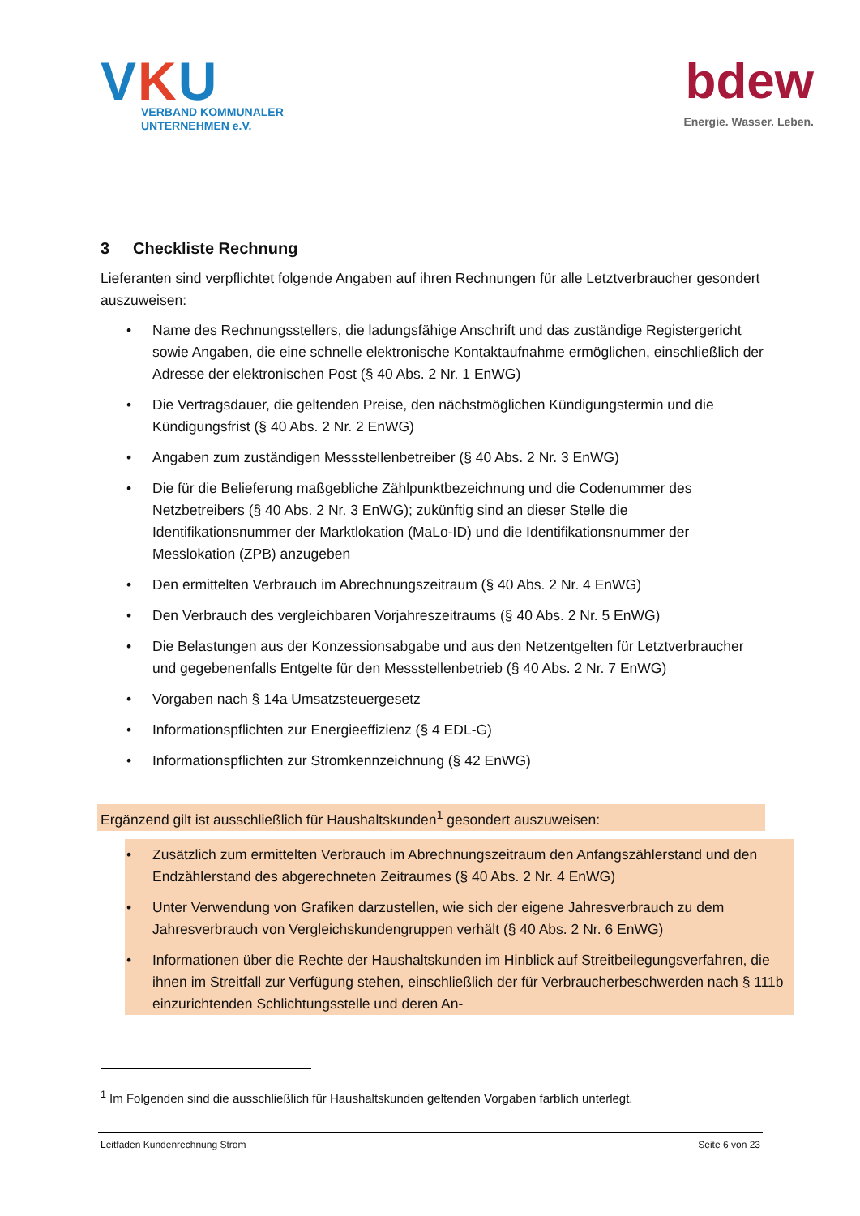VKU
VERBAND KOMMUNALER
UNTERNEHMEN e.V.
bdew
Energie. Wasser. Leben.
3 Checkliste Rechnung
Lieferanten sind verpflichtet folgende Angaben auf ihren Rechnungen für alle Letztverbraucher gesondert auszuweisen:
• Name des Rechnungsstellers, die ladungsfähige Anschrift und das zuständige Registergericht sowie Angaben, die eine schnelle elektronische Kontaktaufnahme ermöglichen, einschließlich der Adresse der elektronischen Post (§ 40 Abs. 2 Nr. 1 EnWG)
• Die Vertragsdauer, die geltenden Preise, den nächstmöglichen Kündigungstermin und die Kündigungsfrist (§ 40 Abs. 2 Nr. 2 EnWG)
• Angaben zum zuständigen Messstellenbetreiber (§ 40 Abs. 2 Nr. 3 EnWG)
• Die für die Belieferung maßgebliche Zählpunktbezeichnung und die Codenummer des Netzbetreibers (§ 40 Abs. 2 Nr. 3 EnWG); zukünftig sind an dieser Stelle die Identifikationsnummer der Marktlokation (MaLo-ID) und die Identifikationsnummer der Messlokation (ZPB) anzugeben
• Den ermittelten Verbrauch im Abrechnungszeitraum (§ 40 Abs. 2 Nr. 4 EnWG)
• Den Verbrauch des vergleichbaren Vorjahreszeitraums (§ 40 Abs. 2 Nr. 5 EnWG)
• Die Belastungen aus der Konzessionsabgabe und aus den Netzentgelten für Letztverbraucher und gegebenenfalls Entgelte für den Messstellenbetrieb (§ 40 Abs. 2 Nr. 7 EnWG)
• Vorgaben nach § 14a Umsatzsteuergesetz
• Informationspflichten zur Energieeffizienz (§ 4 EDL-G)
• Informationspflichten zur Stromkennzeichnung (§ 42 EnWG)
Ergänzend gilt ist ausschließlich für Haushaltskunden<sup>1</sup> gesondert auszuweisen:
• Zusätzlich zum ermittelten Verbrauch im Abrechnungszeitraum den Anfangszählerstand und den Endzählerstand des abgerechneten Zeitraumes (§ 40 Abs. 2 Nr. 4 EnWG)
• Unter Verwendung von Grafiken darzustellen, wie sich der eigene Jahresverbrauch zu dem Jahresverbrauch von Vergleichskundengruppen verhält (§ 40 Abs. 2 Nr. 6 EnWG)
• Informationen über die Rechte der Haushaltskunden im Hinblick auf Streitbeilegungsverfahren, die ihnen im Streitfall zur Verfügung stehen, einschließlich der für Verbraucherbeschwerden nach § 111b einzurichtenden Schlichtungsstelle und deren An-
<sup>1</sup> Im Folgenden sind die ausschließlich für Haushaltskunden geltenden Vorgaben farblich unterlegt.
Leitfaden Kundenrechnung Strom Seite 6 von 23